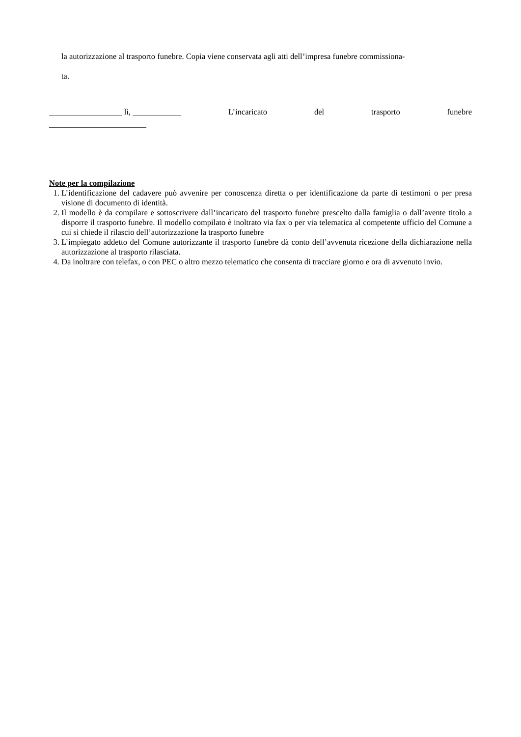la autorizzazione al trasporto funebre. Copia viene conservata agli atti dell’impresa funebre commissiona-
ta.
__________________ lì, ____________ L’incaricato del trasporto funebre
________________________
Note per la compilazione
1. L’identificazione del cadavere può avvenire per conoscenza diretta o per identificazione da parte di testimoni o per presa visione di documento di identità.
2. Il modello è da compilare e sottoscrivere dall’incaricato del trasporto funebre prescelto dalla famiglia o dall’avente titolo a disporre il trasporto funebre. Il modello compilato è inoltrato via fax o per via telematica al competente ufficio del Comune a cui si chiede il rilascio dell’autorizzazione la trasporto funebre
3. L’impiegato addetto del Comune autorizzante il trasporto funebre dà conto dell’avvenuta ricezione della dichiarazione nella autorizzazione al trasporto rilasciata.
4. Da inoltrare con telefax, o con PEC o altro mezzo telematico che consenta di tracciare giorno e ora di avvenuto invio.